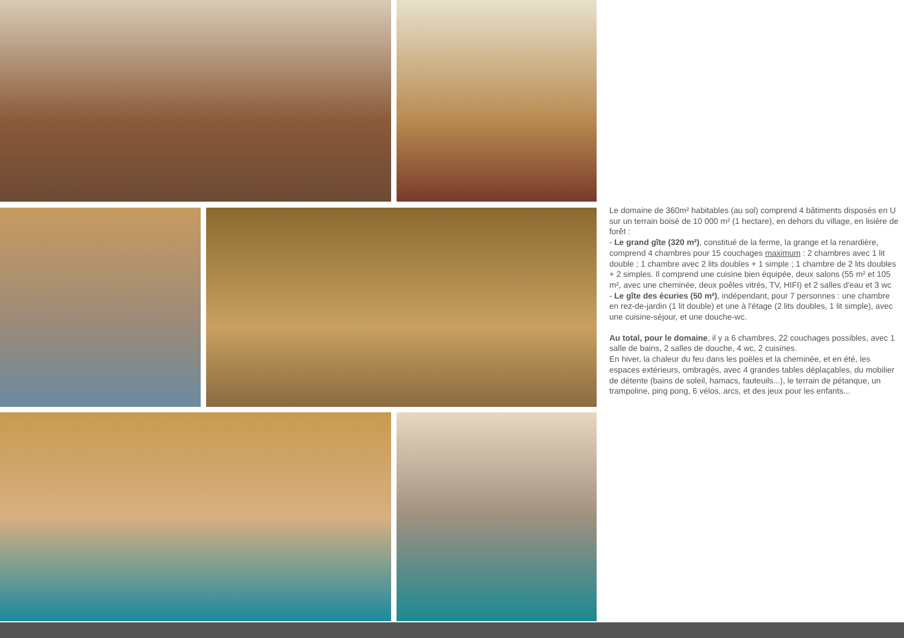Le domaine de 360m² habitables (au sol) comprend 4 bâtiments disposés en U sur un terrain boisé de 10 000 m² (1 hectare), en dehors du village, en lisière de forêt :
- Le grand gîte (320 m²), constitué de la ferme, la grange et la renardière, comprend 4 chambres pour 15 couchages maximum : 2 chambres avec 1 lit double ; 1 chambre avec 2 lits doubles + 1 simple ; 1 chambre de 2 lits doubles + 2 simples. Il comprend une cuisine bien équipée, deux salons (55 m² et 105 m², avec une cheminée, deux poêles vitrés, TV, HIFI) et 2 salles d'eau et 3 wc
- Le gîte des écuries (50 m²), indépendant, pour 7 personnes : une chambre en rez-de-jardin (1 lit double) et une à l'étage (2 lits doubles, 1 lit simple), avec une cuisine-séjour, et une douche-wc.
Au total, pour le domaine, il y a 6 chambres, 22 couchages possibles, avec 1 salle de bains, 2 salles de douche, 4 wc, 2 cuisines.
En hiver, la chaleur du feu dans les poëles et la cheminée, et en été, les espaces extérieurs, ombragés, avec 4 grandes tables déplaçables, du mobilier de détente (bains de soleil, hamacs, fauteuils...), le terrain de pétanque, un trampoline, ping pong, 6 vélos, arcs, et des jeux pour les enfants...